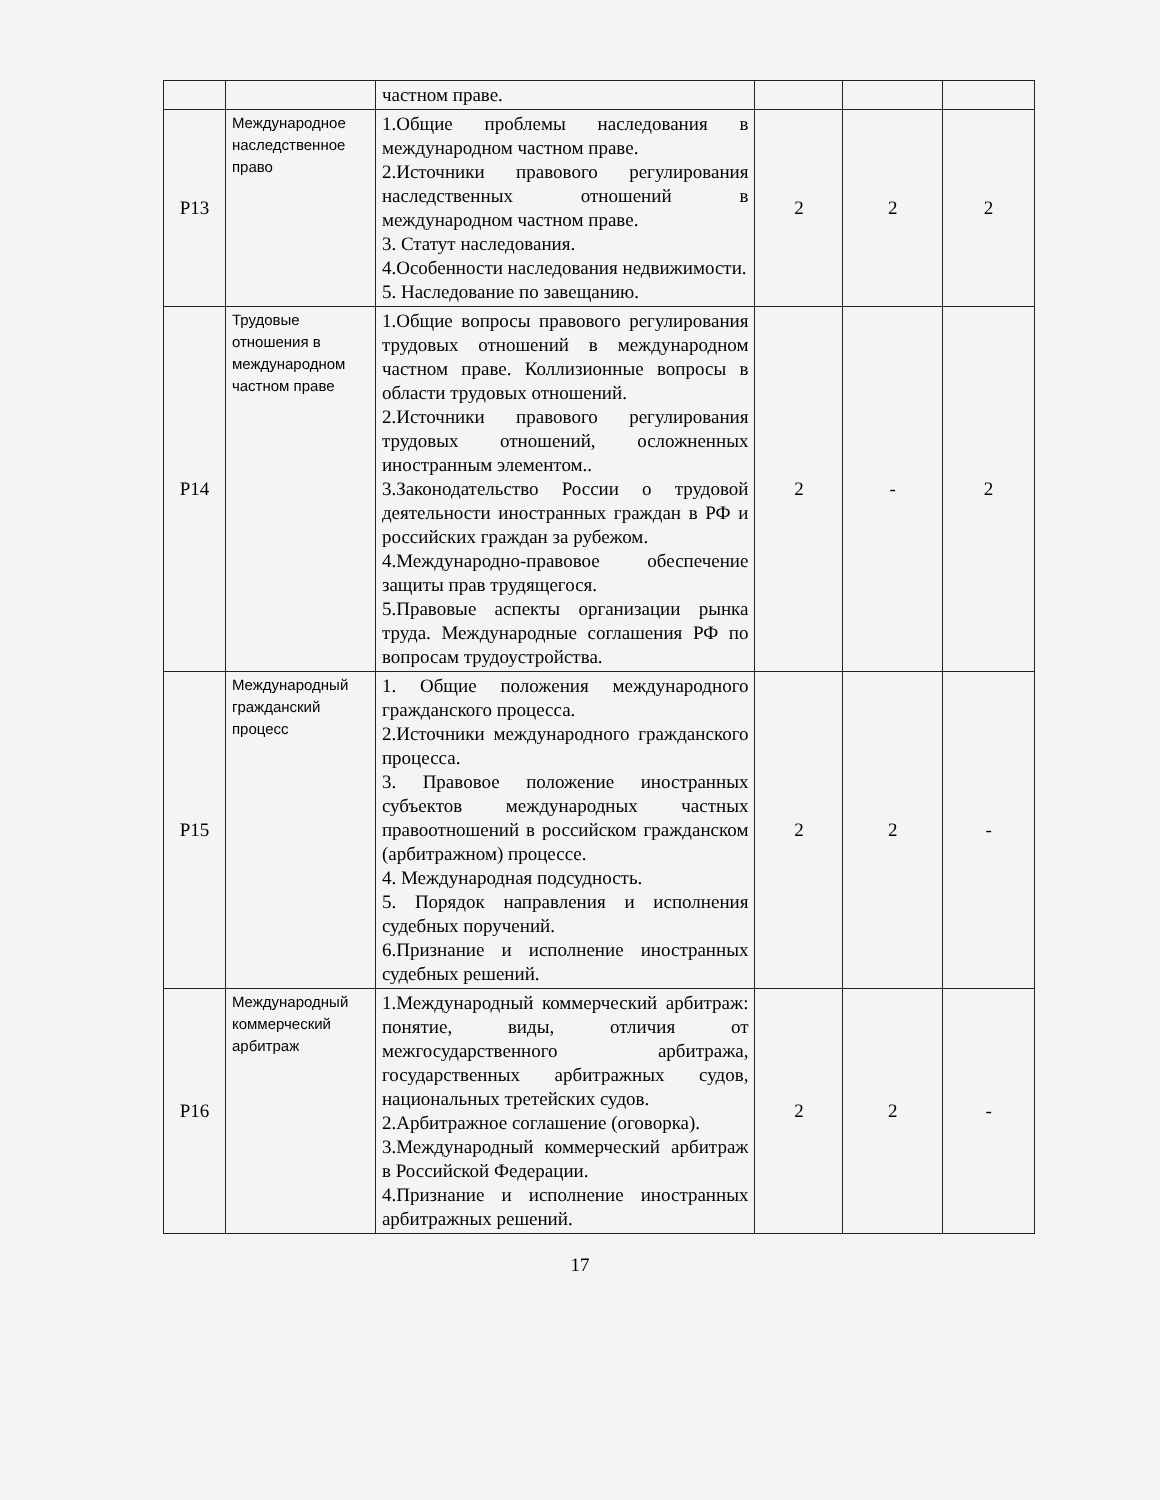| | | частном праве. | | | |
| Р13 | Международное наследственное право | 1.Общие проблемы наследования в международном частном праве. 2.Источники правового регулирования наследственных отношений в международном частном праве. 3. Статут наследования. 4.Особенности наследования недвижимости. 5. Наследование по завещанию. | 2 | 2 | 2 |
| Р14 | Трудовые отношения в международном частном праве | 1.Общие вопросы правового регулирования трудовых отношений в международном частном праве. Коллизионные вопросы в области трудовых отношений. 2.Источники правового регулирования трудовых отношений, осложненных иностранным элементом.. 3.Законодательство России о трудовой деятельности иностранных граждан в РФ и российских граждан за рубежом. 4.Международно-правовое обеспечение защиты прав трудящегося. 5.Правовые аспекты организации рынка труда. Международные соглашения РФ по вопросам трудоустройства. | 2 | - | 2 |
| Р15 | Международный гражданский процесс | 1. Общие положения международного гражданского процесса. 2.Источники международного гражданского процесса. 3. Правовое положение иностранных субъектов международных частных правоотношений в российском гражданском (арбитражном) процессе. 4. Международная подсудность. 5. Порядок направления и исполнения судебных поручений. 6.Признание и исполнение иностранных судебных решений. | 2 | 2 | - |
| Р16 | Международный коммерческий арбитраж | 1.Международный коммерческий арбитраж: понятие, виды, отличия от межгосударственного арбитража, государственных арбитражных судов, национальных третейских судов. 2.Арбитражное соглашение (оговорка). 3.Международный коммерческий арбитраж в Российской Федерации. 4.Признание и исполнение иностранных арбитражных решений. | 2 | 2 | - |
17